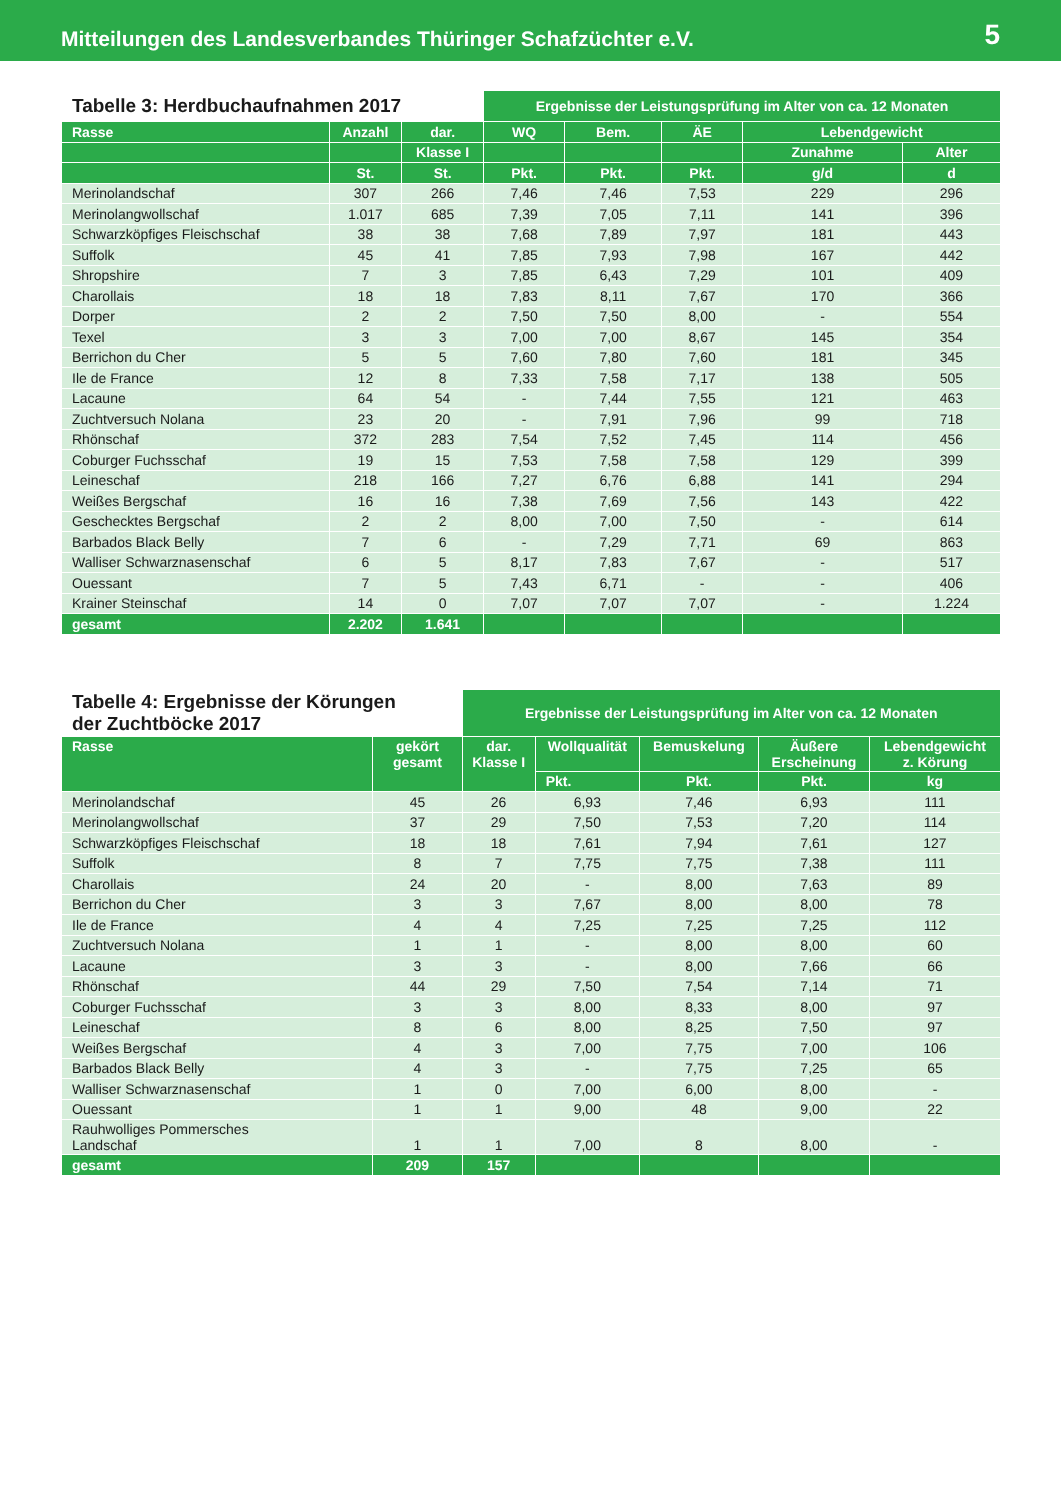Mitteilungen des Landesverbandes Thüringer Schafzüchter e.V. 5
| Tabelle 3: Herdbuchaufnahmen 2017 | | | Ergebnisse der Leistungsprüfung im Alter von ca. 12 Monaten | | | | |
| --- | --- | --- | --- | --- | --- | --- | --- |
| Rasse | Anzahl | dar. | WQ | Bem. | ÄE | Lebendgewicht | |
| | | Klasse I | | | | Zunahme | Alter |
| | St. | St. | Pkt. | Pkt. | Pkt. | g/d | d |
| Merinolandschaf | 307 | 266 | 7,46 | 7,46 | 7,53 | 229 | 296 |
| Merinolangwollschaf | 1.017 | 685 | 7,39 | 7,05 | 7,11 | 141 | 396 |
| Schwarzköpfiges Fleischschaf | 38 | 38 | 7,68 | 7,89 | 7,97 | 181 | 443 |
| Suffolk | 45 | 41 | 7,85 | 7,93 | 7,98 | 167 | 442 |
| Shropshire | 7 | 3 | 7,85 | 6,43 | 7,29 | 101 | 409 |
| Charollais | 18 | 18 | 7,83 | 8,11 | 7,67 | 170 | 366 |
| Dorper | 2 | 2 | 7,50 | 7,50 | 8,00 | - | 554 |
| Texel | 3 | 3 | 7,00 | 7,00 | 8,67 | 145 | 354 |
| Berrichon du Cher | 5 | 5 | 7,60 | 7,80 | 7,60 | 181 | 345 |
| Ile de France | 12 | 8 | 7,33 | 7,58 | 7,17 | 138 | 505 |
| Lacaune | 64 | 54 | - | 7,44 | 7,55 | 121 | 463 |
| Zuchtversuch Nolana | 23 | 20 | - | 7,91 | 7,96 | 99 | 718 |
| Rhönschaf | 372 | 283 | 7,54 | 7,52 | 7,45 | 114 | 456 |
| Coburger Fuchsschaf | 19 | 15 | 7,53 | 7,58 | 7,58 | 129 | 399 |
| Leineschaf | 218 | 166 | 7,27 | 6,76 | 6,88 | 141 | 294 |
| Weißes Bergschaf | 16 | 16 | 7,38 | 7,69 | 7,56 | 143 | 422 |
| Geschecktes Bergschaf | 2 | 2 | 8,00 | 7,00 | 7,50 | - | 614 |
| Barbados Black Belly | 7 | 6 | - | 7,29 | 7,71 | 69 | 863 |
| Walliser Schwarznasenschaf | 6 | 5 | 8,17 | 7,83 | 7,67 | - | 517 |
| Ouessant | 7 | 5 | 7,43 | 6,71 | - | - | 406 |
| Krainer Steinschaf | 14 | 0 | 7,07 | 7,07 | 7,07 | - | 1.224 |
| gesamt | 2.202 | 1.641 | | | | | |
| Tabelle 4: Ergebnisse der Körungen der Zuchtböcke 2017 | | Ergebnisse der Leistungsprüfung im Alter von ca. 12 Monaten | | | | |
| --- | --- | --- | --- | --- | --- | --- |
| Rasse | gekört gesamt | dar. Klasse I | Wollqualität | Bemuskelung | Äußere Erscheinung | Lebendgewicht z. Körung |
| | | | Pkt. | Pkt. | Pkt. | kg |
| Merinolandschaf | 45 | 26 | 6,93 | 7,46 | 6,93 | 111 |
| Merinolangwollschaf | 37 | 29 | 7,50 | 7,53 | 7,20 | 114 |
| Schwarzköpfiges Fleischschaf | 18 | 18 | 7,61 | 7,94 | 7,61 | 127 |
| Suffolk | 8 | 7 | 7,75 | 7,75 | 7,38 | 111 |
| Charollais | 24 | 20 | - | 8,00 | 7,63 | 89 |
| Berrichon du Cher | 3 | 3 | 7,67 | 8,00 | 8,00 | 78 |
| Ile de France | 4 | 4 | 7,25 | 7,25 | 7,25 | 112 |
| Zuchtversuch Nolana | 1 | 1 | - | 8,00 | 8,00 | 60 |
| Lacaune | 3 | 3 | - | 8,00 | 7,66 | 66 |
| Rhönschaf | 44 | 29 | 7,50 | 7,54 | 7,14 | 71 |
| Coburger Fuchsschaf | 3 | 3 | 8,00 | 8,33 | 8,00 | 97 |
| Leineschaf | 8 | 6 | 8,00 | 8,25 | 7,50 | 97 |
| Weißes Bergschaf | 4 | 3 | 7,00 | 7,75 | 7,00 | 106 |
| Barbados Black Belly | 4 | 3 | - | 7,75 | 7,25 | 65 |
| Walliser Schwarznasenschaf | 1 | 0 | 7,00 | 6,00 | 8,00 | - |
| Ouessant | 1 | 1 | 9,00 | 48 | 9,00 | 22 |
| Rauhwolliges Pommersches Landschaf | 1 | 1 | 7,00 | 8 | 8,00 | - |
| gesamt | 209 | 157 | | | | |